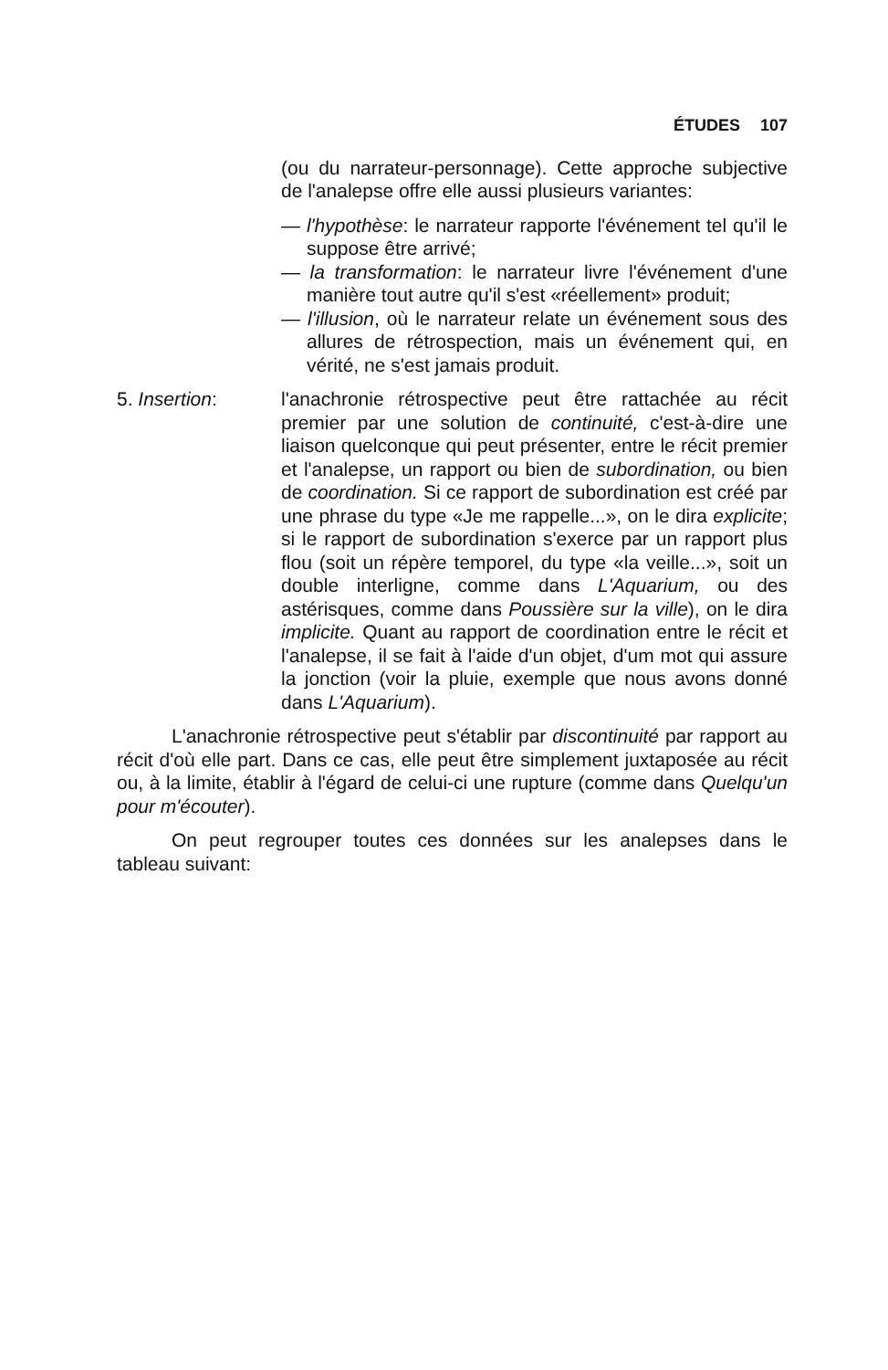ÉTUDES 107
(ou du narrateur-personnage). Cette approche subjective de l'analepse offre elle aussi plusieurs variantes:
— l'hypothèse: le narrateur rapporte l'événement tel qu'il le suppose être arrivé;
— la transformation: le narrateur livre l'événement d'une manière tout autre qu'il s'est «réellement» produit;
— l'illusion, où le narrateur relate un événement sous des allures de rétrospection, mais un événement qui, en vérité, ne s'est jamais produit.
5. Insertion: l'anachronie rétrospective peut être rattachée au récit premier par une solution de continuité, c'est-à-dire une liaison quelconque qui peut présenter, entre le récit premier et l'analepse, un rapport ou bien de subordination, ou bien de coordination. Si ce rapport de subordination est créé par une phrase du type «Je me rappelle...», on le dira explicite; si le rapport de subordination s'exerce par un rapport plus flou (soit un répère temporel, du type «la veille...», soit un double interligne, comme dans L'Aquarium, ou des astérisques, comme dans Poussière sur la ville), on le dira implicite. Quant au rapport de coordination entre le récit et l'analepse, il se fait à l'aide d'un objet, d'um mot qui assure la jonction (voir la pluie, exemple que nous avons donné dans L'Aquarium).
L'anachronie rétrospective peut s'établir par discontinuité par rapport au récit d'où elle part. Dans ce cas, elle peut être simplement juxtaposée au récit ou, à la limite, établir à l'égard de celui-ci une rupture (comme dans Quelqu'un pour m'écouter).
On peut regrouper toutes ces données sur les analepses dans le tableau suivant: